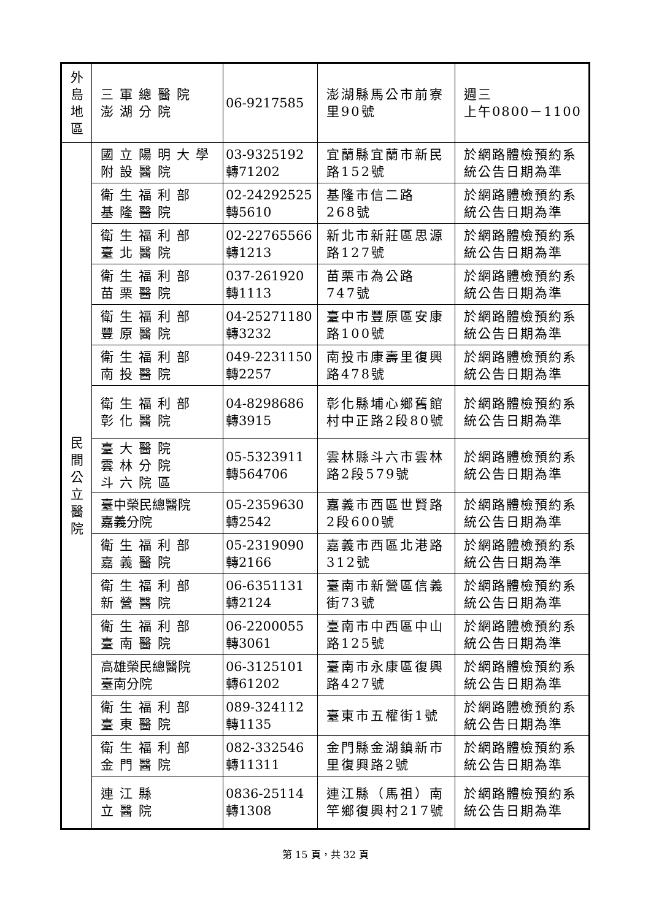| 外 島 地 區 | 三軍總醫院 澎湖分院 | 06-9217585 | 澎湖縣馬公市前寮里90號 | 週三 上午0800－1100 |
| 民 間 公 立 醫 院 | 國立陽明大學附設醫院 | 03-9325192 轉71202 | 宜蘭縣宜蘭市新民路152號 | 於網路體檢預約系統公告日期為準 |
| | 衛生福利部 基隆醫院 | 02-24292525 轉5610 | 基隆市信二路 268號 | 於網路體檢預約系統公告日期為準 |
| | 衛生福利部 臺北醫院 | 02-22765566 轉1213 | 新北市新莊區思源路127號 | 於網路體檢預約系統公告日期為準 |
| | 衛生福利部 苗栗醫院 | 037-261920 轉1113 | 苗栗市為公路 747號 | 於網路體檢預約系統公告日期為準 |
| | 衛生福利部 豐原醫院 | 04-25271180 轉3232 | 臺中市豐原區安康路100號 | 於網路體檢預約系統公告日期為準 |
| | 衛生福利部 南投醫院 | 049-2231150 轉2257 | 南投市康壽里復興路478號 | 於網路體檢預約系統公告日期為準 |
| | 衛生福利部 彰化醫院 | 04-8298686 轉3915 | 彰化縣埔心鄉舊館村中正路2段80號 | 於網路體檢預約系統公告日期為準 |
| | 臺大醫院 雲林分院 斗六院區 | 05-5323911 轉564706 | 雲林縣斗六市雲林路2段579號 | 於網路體檢預約系統公告日期為準 |
| | 臺中榮民總醫院 嘉義分院 | 05-2359630 轉2542 | 嘉義市西區世賢路2段600號 | 於網路體檢預約系統公告日期為準 |
| | 衛生福利部 嘉義醫院 | 05-2319090 轉2166 | 嘉義市西區北港路312號 | 於網路體檢預約系統公告日期為準 |
| | 衛生福利部 新營醫院 | 06-6351131 轉2124 | 臺南市新營區信義街73號 | 於網路體檢預約系統公告日期為準 |
| | 衛生福利部 臺南醫院 | 06-2200055 轉3061 | 臺南市中西區中山路125號 | 於網路體檢預約系統公告日期為準 |
| | 高雄榮民總醫院 臺南分院 | 06-3125101 轉61202 | 臺南市永康區復興路427號 | 於網路體檢預約系統公告日期為準 |
| | 衛生福利部 臺東醫院 | 089-324112 轉1135 | 臺東市五權街1號 | 於網路體檢預約系統公告日期為準 |
| | 衛生福利部 金門醫院 | 082-332546 轉11311 | 金門縣金湖鎮新市里復興路2號 | 於網路體檢預約系統公告日期為準 |
| | 連江縣 立醫院 | 0836-25114 轉1308 | 連江縣（馬祖）南竿鄉復興村217號 | 於網路體檢預約系統公告日期為準 |
第 15 頁，共 32 頁